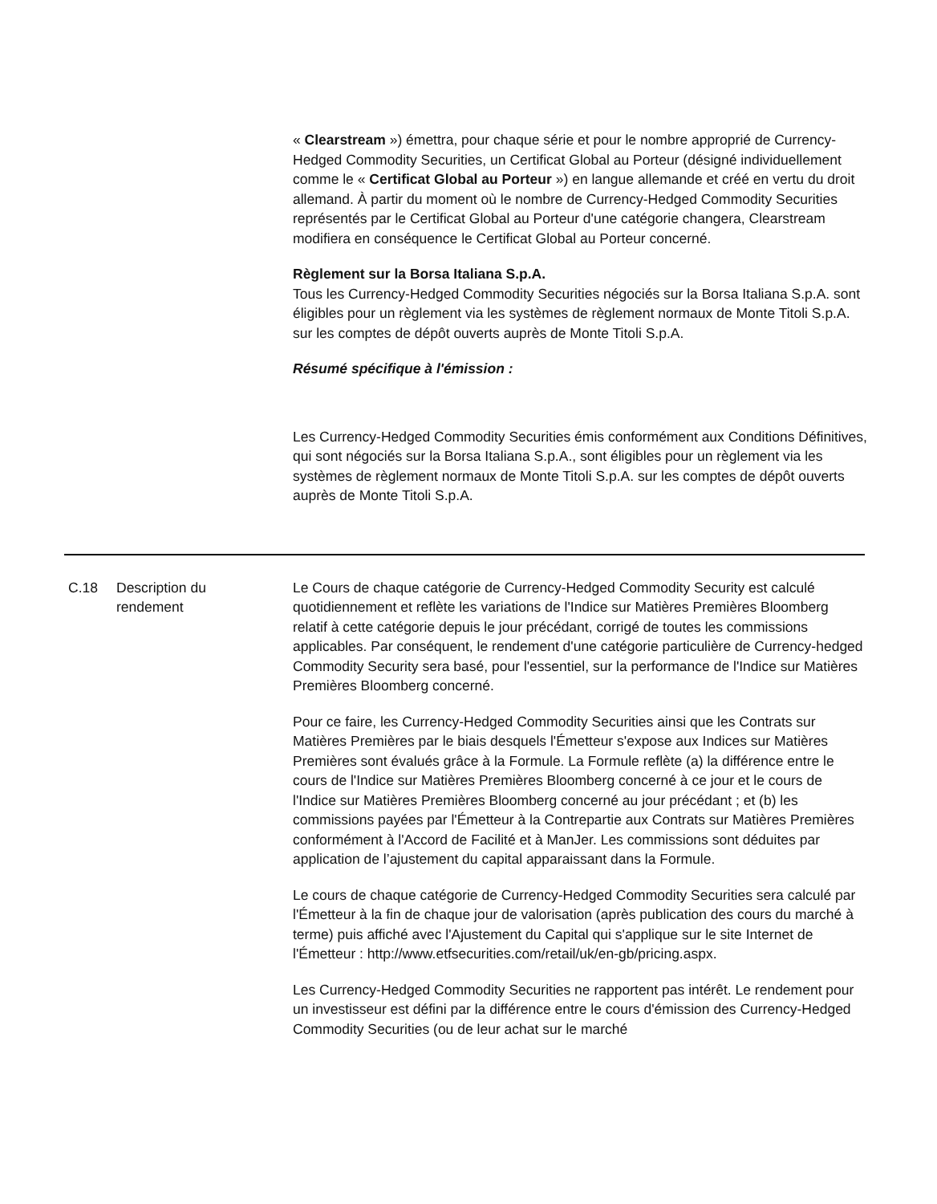« Clearstream ») émettra, pour chaque série et pour le nombre approprié de Currency-Hedged Commodity Securities, un Certificat Global au Porteur (désigné individuellement comme le « Certificat Global au Porteur ») en langue allemande et créé en vertu du droit allemand. À partir du moment où le nombre de Currency-Hedged Commodity Securities représentés par le Certificat Global au Porteur d'une catégorie changera, Clearstream modifiera en conséquence le Certificat Global au Porteur concerné.
Règlement sur la Borsa Italiana S.p.A.
Tous les Currency-Hedged Commodity Securities négociés sur la Borsa Italiana S.p.A. sont éligibles pour un règlement via les systèmes de règlement normaux de Monte Titoli S.p.A. sur les comptes de dépôt ouverts auprès de Monte Titoli S.p.A.
Résumé spécifique à l'émission :
Les Currency-Hedged Commodity Securities émis conformément aux Conditions Définitives, qui sont négociés sur la Borsa Italiana S.p.A., sont éligibles pour un règlement via les systèmes de règlement normaux de Monte Titoli S.p.A. sur les comptes de dépôt ouverts auprès de Monte Titoli S.p.A.
| C.18 | Description du rendement | Le Cours de chaque catégorie de Currency-Hedged Commodity Security est calculé quotidiennement et reflète les variations de l'Indice sur Matières Premières Bloomberg relatif à cette catégorie depuis le jour précédant, corrigé de toutes les commissions applicables. Par conséquent, le rendement d'une catégorie particulière de Currency-hedged Commodity Security sera basé, pour l'essentiel, sur la performance de l'Indice sur Matières Premières Bloomberg concerné. Pour ce faire, les Currency-Hedged Commodity Securities ainsi que les Contrats sur Matières Premières par le biais desquels l'Émetteur s'expose aux Indices sur Matières Premières sont évalués grâce à la Formule. La Formule reflète (a) la différence entre le cours de l'Indice sur Matières Premières Bloomberg concerné à ce jour et le cours de l'Indice sur Matières Premières Bloomberg concerné au jour précédant ; et (b) les commissions payées par l'Émetteur à la Contrepartie aux Contrats sur Matières Premières conformément à l'Accord de Facilité et à ManJer. Les commissions sont déduites par application de l’ajustement du capital apparaissant dans la Formule. Le cours de chaque catégorie de Currency-Hedged Commodity Securities sera calculé par l'Émetteur à la fin de chaque jour de valorisation (après publication des cours du marché à terme) puis affiché avec l'Ajustement du Capital qui s'applique sur le site Internet de l'Émetteur : http://www.etfsecurities.com/retail/uk/en-gb/pricing.aspx. Les Currency-Hedged Commodity Securities ne rapportent pas intérêt. Le rendement pour un investisseur est défini par la différence entre le cours d'émission des Currency-Hedged Commodity Securities (ou de leur achat sur le marché |